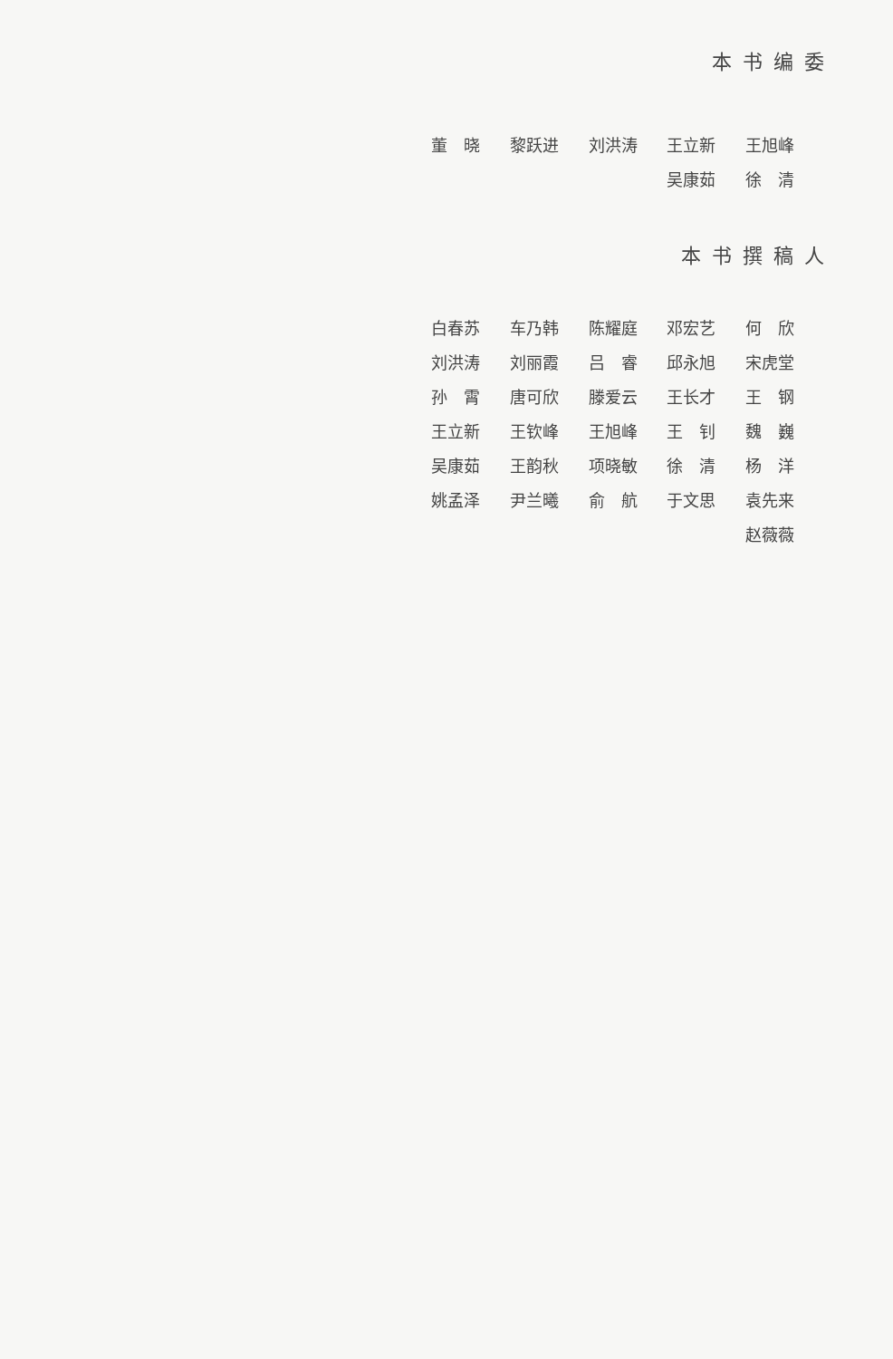本书编委
| 董 晓 | 黎跃进 | 刘洪涛 | 王立新 | 王旭峰 |
| | | | 吴康茹 | 徐 清 |
本书撰稿人
| 白春苏 | 车乃韩 | 陈耀庭 | 邓宏艺 | 何 欣 |
| 刘洪涛 | 刘丽霞 | 吕 睿 | 邱永旭 | 宋虎堂 |
| 孙 霄 | 唐可欣 | 滕爱云 | 王长才 | 王 钢 |
| 王立新 | 王钦峰 | 王旭峰 | 王 钊 | 魏 巍 |
| 吴康茹 | 王韵秋 | 项晓敏 | 徐 清 | 杨 洋 |
| 姚孟泽 | 尹兰曦 | 俞 航 | 于文思 | 袁先来 |
| | | | | 赵薇薇 |